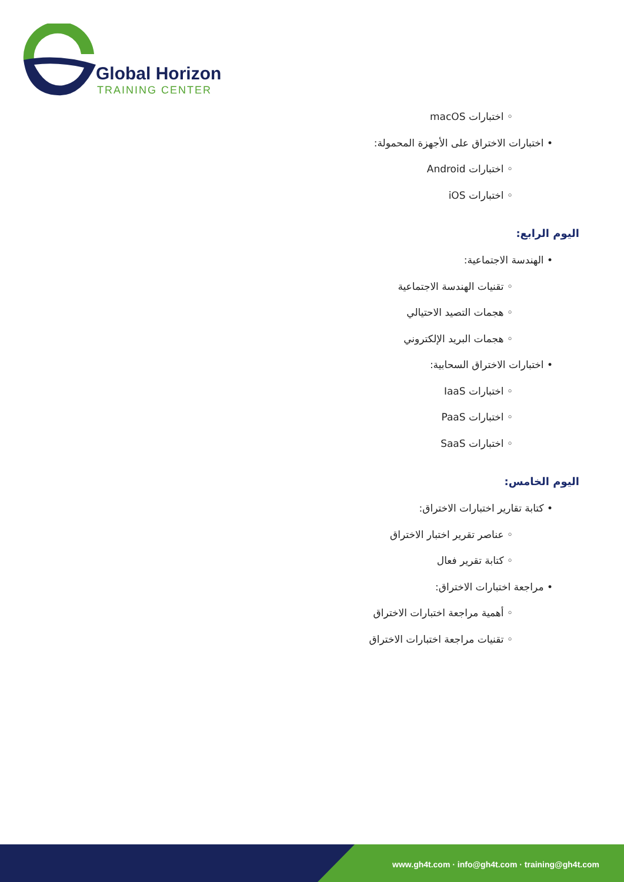Global Horizon
TRAINING CENTER
◦ اختبارات macOS
• اختبارات الاختراق على الأجهزة المحمولة:
◦ اختبارات Android
◦ اختبارات iOS
اليوم الرابع:
• الهندسة الاجتماعية:
◦ تقنيات الهندسة الاجتماعية
◦ هجمات التصيد الاحتيالي
◦ هجمات البريد الإلكتروني
• اختبارات الاختراق السحابية:
◦ اختبارات IaaS
◦ اختبارات PaaS
◦ اختبارات SaaS
اليوم الخامس:
• كتابة تقارير اختبارات الاختراق:
◦ عناصر تقرير اختبار الاختراق
◦ كتابة تقرير فعال
• مراجعة اختبارات الاختراق:
◦ أهمية مراجعة اختبارات الاختراق
◦ تقنيات مراجعة اختبارات الاختراق
www.gh4t.com · info@gh4t.com · training@gh4t.com